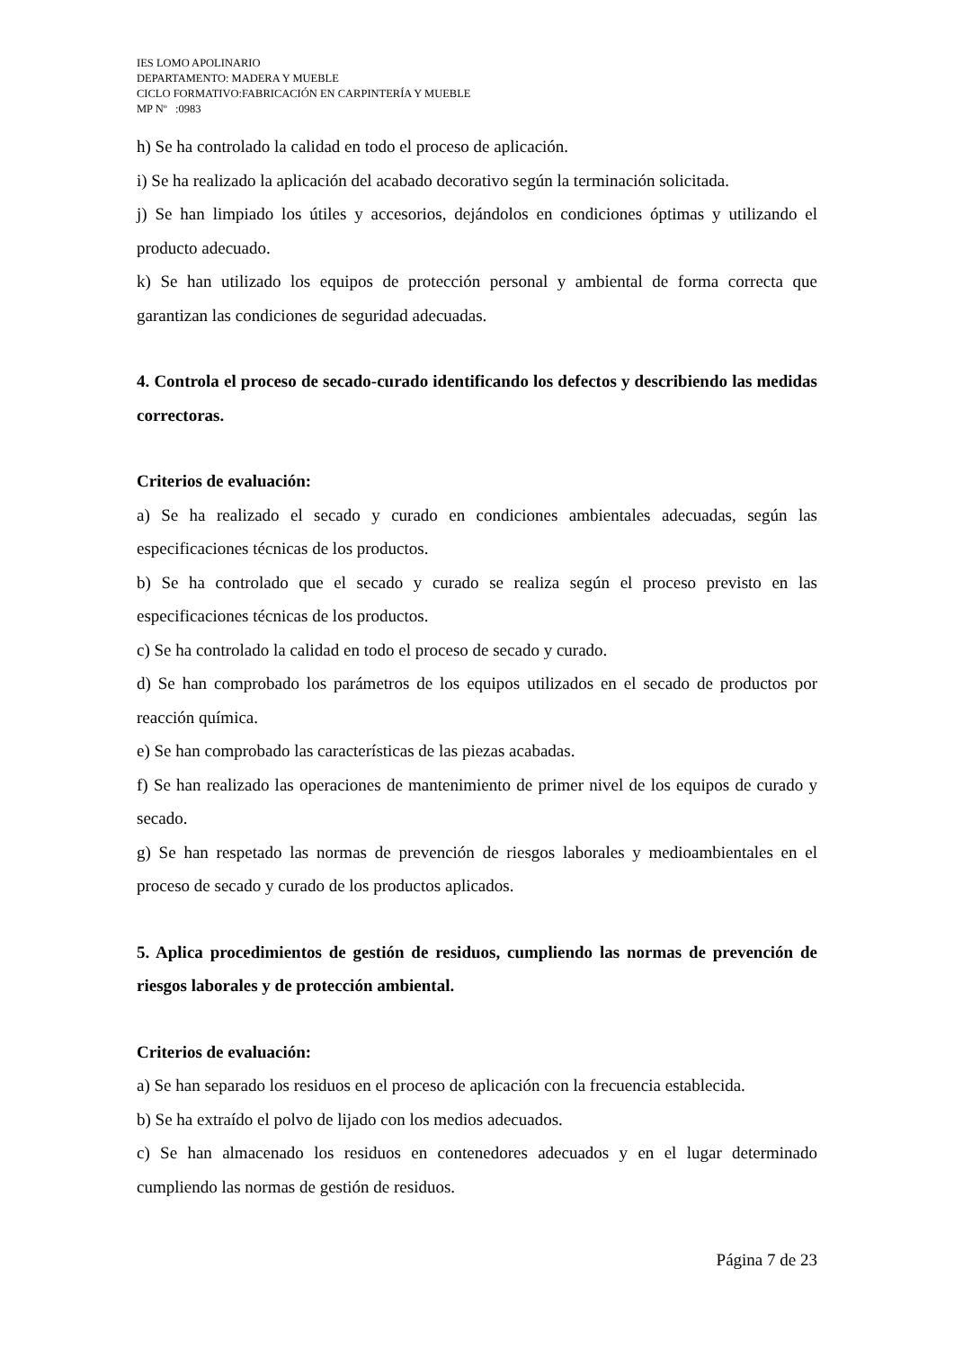IES LOMO APOLINARIO
DEPARTAMENTO: MADERA Y MUEBLE
CICLO FORMATIVO:FABRICACIÓN EN CARPINTERÍA Y MUEBLE
MP Nº :0983
h) Se ha controlado la calidad en todo el proceso de aplicación.
i) Se ha realizado la aplicación del acabado decorativo según la terminación solicitada.
j) Se han limpiado los útiles y accesorios, dejándolos en condiciones óptimas y utilizando el producto adecuado.
k) Se han utilizado los equipos de protección personal y ambiental de forma correcta que garantizan las condiciones de seguridad adecuadas.
4. Controla el proceso de secado-curado identificando los defectos y describiendo las medidas correctoras.
Criterios de evaluación:
a) Se ha realizado el secado y curado en condiciones ambientales adecuadas, según las especificaciones técnicas de los productos.
b) Se ha controlado que el secado y curado se realiza según el proceso previsto en las especificaciones técnicas de los productos.
c) Se ha controlado la calidad en todo el proceso de secado y curado.
d) Se han comprobado los parámetros de los equipos utilizados en el secado de productos por reacción química.
e) Se han comprobado las características de las piezas acabadas.
f) Se han realizado las operaciones de mantenimiento de primer nivel de los equipos de curado y secado.
g) Se han respetado las normas de prevención de riesgos laborales y medioambientales en el proceso de secado y curado de los productos aplicados.
5. Aplica procedimientos de gestión de residuos, cumpliendo las normas de prevención de riesgos laborales y de protección ambiental.
Criterios de evaluación:
a) Se han separado los residuos en el proceso de aplicación con la frecuencia establecida.
b) Se ha extraído el polvo de lijado con los medios adecuados.
c) Se han almacenado los residuos en contenedores adecuados y en el lugar determinado cumpliendo las normas de gestión de residuos.
Página 7 de 23